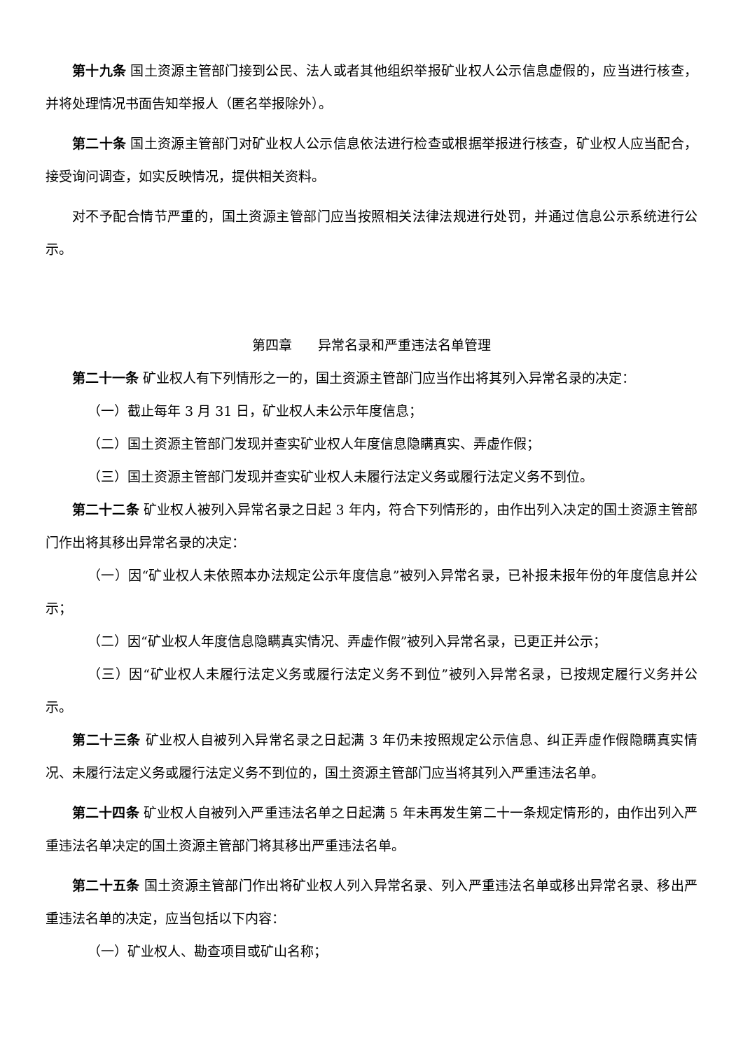第十九条 国土资源主管部门接到公民、法人或者其他组织举报矿业权人公示信息虚假的，应当进行核查，并将处理情况书面告知举报人（匿名举报除外）。
第二十条 国土资源主管部门对矿业权人公示信息依法进行检查或根据举报进行核查，矿业权人应当配合，接受询问调查，如实反映情况，提供相关资料。
对不予配合情节严重的，国土资源主管部门应当按照相关法律法规进行处罚，并通过信息公示系统进行公示。
第四章 异常名录和严重违法名单管理
第二十一条 矿业权人有下列情形之一的，国土资源主管部门应当作出将其列入异常名录的决定：
（一）截止每年 3 月 31 日，矿业权人未公示年度信息；
（二）国土资源主管部门发现并查实矿业权人年度信息隐瞒真实、弄虚作假；
（三）国土资源主管部门发现并查实矿业权人未履行法定义务或履行法定义务不到位。
第二十二条 矿业权人被列入异常名录之日起 3 年内，符合下列情形的，由作出列入决定的国土资源主管部门作出将其移出异常名录的决定：
（一）因“矿业权人未依照本办法规定公示年度信息”被列入异常名录，已补报未报年份的年度信息并公示；
（二）因“矿业权人年度信息隐瞒真实情况、弄虚作假”被列入异常名录，已更正并公示；
（三）因“矿业权人未履行法定义务或履行法定义务不到位”被列入异常名录，已按规定履行义务并公示。
第二十三条 矿业权人自被列入异常名录之日起满 3 年仍未按照规定公示信息、纠正弄虚作假隐瞒真实情况、未履行法定义务或履行法定义务不到位的，国土资源主管部门应当将其列入严重违法名单。
第二十四条 矿业权人自被列入严重违法名单之日起满 5 年未再发生第二十一条规定情形的，由作出列入严重违法名单决定的国土资源主管部门将其移出严重违法名单。
第二十五条 国土资源主管部门作出将矿业权人列入异常名录、列入严重违法名单或移出异常名录、移出严重违法名单的决定，应当包括以下内容：
（一）矿业权人、勘查项目或矿山名称；